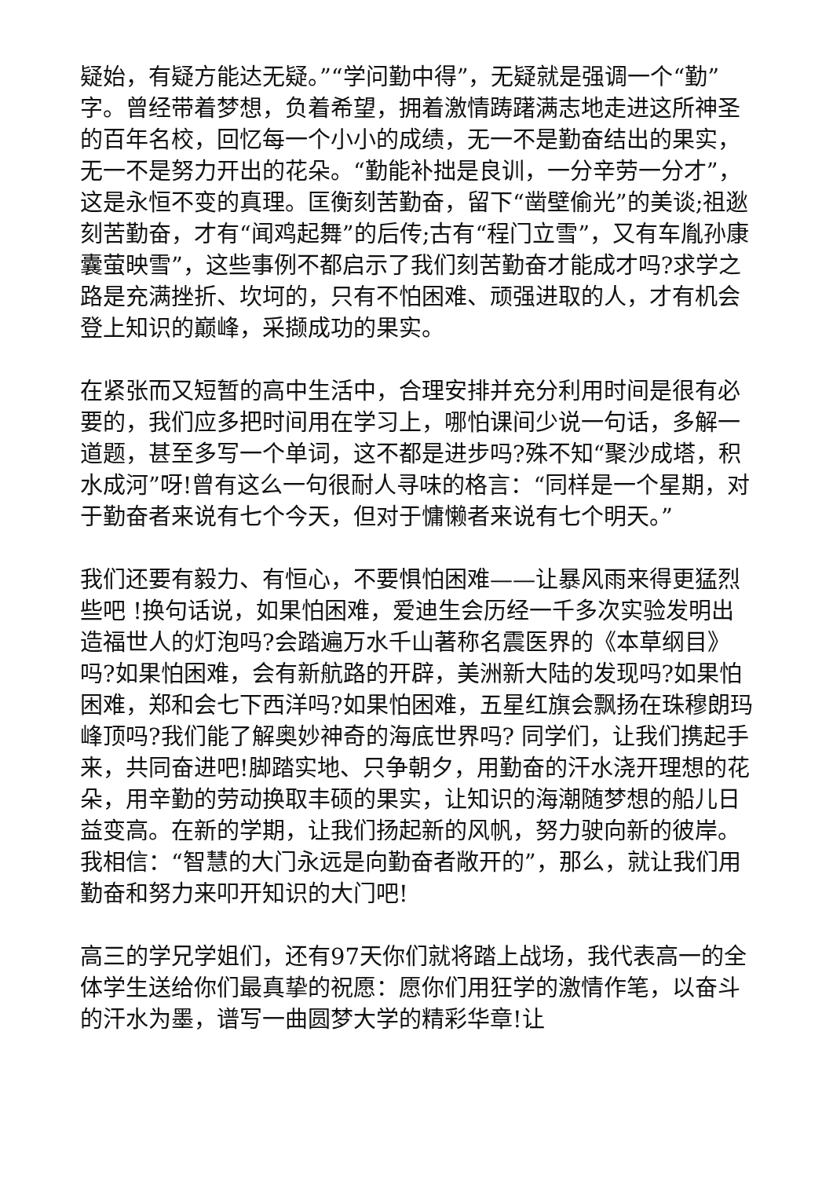疑始，有疑方能达无疑。”“学问勤中得”，无疑就是强调一个“勤”字。曾经带着梦想，负着希望，拥着激情踌躇满志地走进这所神圣的百年名校，回忆每一个小小的成绩，无一不是勤奋结出的果实，无一不是努力开出的花朵。“勤能补拙是良训，一分辛劳一分才”，这是永恒不变的真理。匡衡刻苦勤奋，留下“凿壁偷光”的美谈;祖逖刻苦勤奋，才有“闻鸡起舞”的后传;古有“程门立雪”，又有车胤孙康囊萤映雪”，这些事例不都启示了我们刻苦勤奋才能成才吗?求学之路是充满挫折、坎坷的，只有不怕困难、顽强进取的人，才有机会登上知识的巅峰，采撷成功的果实。
在紧张而又短暂的高中生活中，合理安排并充分利用时间是很有必要的，我们应多把时间用在学习上，哪怕课间少说一句话，多解一道题，甚至多写一个单词，这不都是进步吗?殊不知“聚沙成塔，积水成河”呀!曾有这么一句很耐人寻味的格言：“同样是一个星期，对于勤奋者来说有七个今天，但对于慵懒者来说有七个明天。”
我们还要有毅力、有恒心，不要惧怕困难——让暴风雨来得更猛烈些吧 !换句话说，如果怕困难，爱迪生会历经一千多次实验发明出造福世人的灯泡吗?会踏遍万水千山著称名震医界的《本草纲目》吗?如果怕困难，会有新航路的开辟，美洲新大陆的发现吗?如果怕困难，郑和会七下西洋吗?如果怕困难，五星红旗会飘扬在珠穆朗玛峰顶吗?我们能了解奥妙神奇的海底世界吗? 同学们，让我们携起手来，共同奋进吧!脚踏实地、只争朝夕，用勤奋的汗水浇开理想的花朵，用辛勤的劳动换取丰硕的果实，让知识的海潮随梦想的船儿日益变高。在新的学期，让我们扬起新的风帆，努力驶向新的彼岸。我相信：“智慧的大门永远是向勤奋者敞开的”，那么，就让我们用勤奋和努力来叩开知识的大门吧!
高三的学兄学姐们，还有97天你们就将踏上战场，我代表高一的全体学生送给你们最真挚的祝愿：愿你们用狂学的激情作笔，以奋斗的汗水为墨，谱写一曲圆梦大学的精彩华章!让